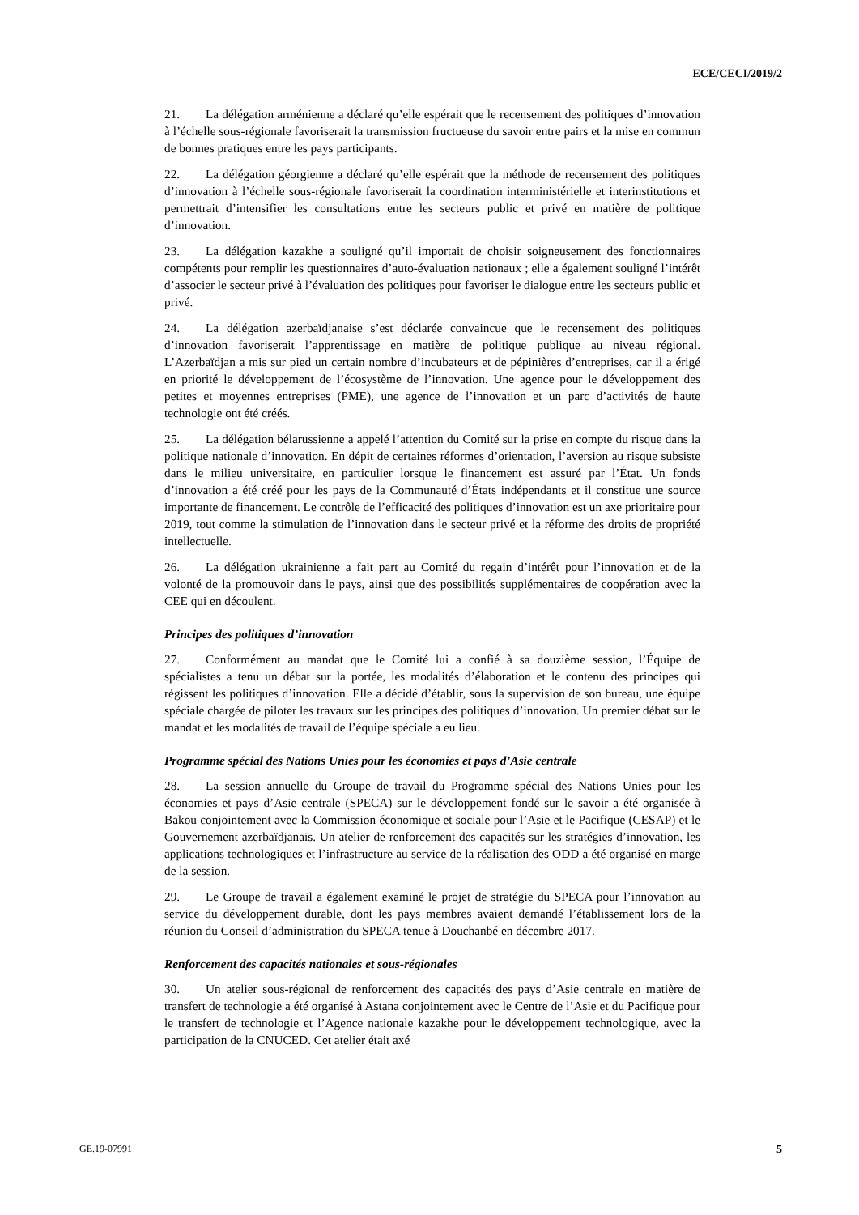ECE/CECI/2019/2
21. La délégation arménienne a déclaré qu’elle espérait que le recensement des politiques d’innovation à l’échelle sous-régionale favoriserait la transmission fructueuse du savoir entre pairs et la mise en commun de bonnes pratiques entre les pays participants.
22. La délégation géorgienne a déclaré qu’elle espérait que la méthode de recensement des politiques d’innovation à l’échelle sous-régionale favoriserait la coordination interministérielle et interinstitutions et permettrait d’intensifier les consultations entre les secteurs public et privé en matière de politique d’innovation.
23. La délégation kazakhe a souligné qu’il importait de choisir soigneusement des fonctionnaires compétents pour remplir les questionnaires d’auto-évaluation nationaux ; elle a également souligné l’intérêt d’associer le secteur privé à l’évaluation des politiques pour favoriser le dialogue entre les secteurs public et privé.
24. La délégation azerbaïdjanaise s’est déclarée convaincue que le recensement des politiques d’innovation favoriserait l’apprentissage en matière de politique publique au niveau régional. L’Azerbaïdjan a mis sur pied un certain nombre d’incubateurs et de pépinières d’entreprises, car il a érigé en priorité le développement de l’écosystème de l’innovation. Une agence pour le développement des petites et moyennes entreprises (PME), une agence de l’innovation et un parc d’activités de haute technologie ont été créés.
25. La délégation bélarussienne a appelé l’attention du Comité sur la prise en compte du risque dans la politique nationale d’innovation. En dépit de certaines réformes d’orientation, l’aversion au risque subsiste dans le milieu universitaire, en particulier lorsque le financement est assuré par l’État. Un fonds d’innovation a été créé pour les pays de la Communauté d’États indépendants et il constitue une source importante de financement. Le contrôle de l’efficacité des politiques d’innovation est un axe prioritaire pour 2019, tout comme la stimulation de l’innovation dans le secteur privé et la réforme des droits de propriété intellectuelle.
26. La délégation ukrainienne a fait part au Comité du regain d’intérêt pour l’innovation et de la volonté de la promouvoir dans le pays, ainsi que des possibilités supplémentaires de coopération avec la CEE qui en découlent.
Principes des politiques d’innovation
27. Conformément au mandat que le Comité lui a confié à sa douzième session, l’Équipe de spécialistes a tenu un débat sur la portée, les modalités d’élaboration et le contenu des principes qui régissent les politiques d’innovation. Elle a décidé d’établir, sous la supervision de son bureau, une équipe spéciale chargée de piloter les travaux sur les principes des politiques d’innovation. Un premier débat sur le mandat et les modalités de travail de l’équipe spéciale a eu lieu.
Programme spécial des Nations Unies pour les économies et pays d’Asie centrale
28. La session annuelle du Groupe de travail du Programme spécial des Nations Unies pour les économies et pays d’Asie centrale (SPECA) sur le développement fondé sur le savoir a été organisée à Bakou conjointement avec la Commission économique et sociale pour l’Asie et le Pacifique (CESAP) et le Gouvernement azerbaïdjanais. Un atelier de renforcement des capacités sur les stratégies d’innovation, les applications technologiques et l’infrastructure au service de la réalisation des ODD a été organisé en marge de la session.
29. Le Groupe de travail a également examiné le projet de stratégie du SPECA pour l’innovation au service du développement durable, dont les pays membres avaient demandé l’établissement lors de la réunion du Conseil d’administration du SPECA tenue à Douchanbé en décembre 2017.
Renforcement des capacités nationales et sous-régionales
30. Un atelier sous-régional de renforcement des capacités des pays d’Asie centrale en matière de transfert de technologie a été organisé à Astana conjointement avec le Centre de l’Asie et du Pacifique pour le transfert de technologie et l’Agence nationale kazakhe pour le développement technologique, avec la participation de la CNUCED. Cet atelier était axé
GE.19-07991 5